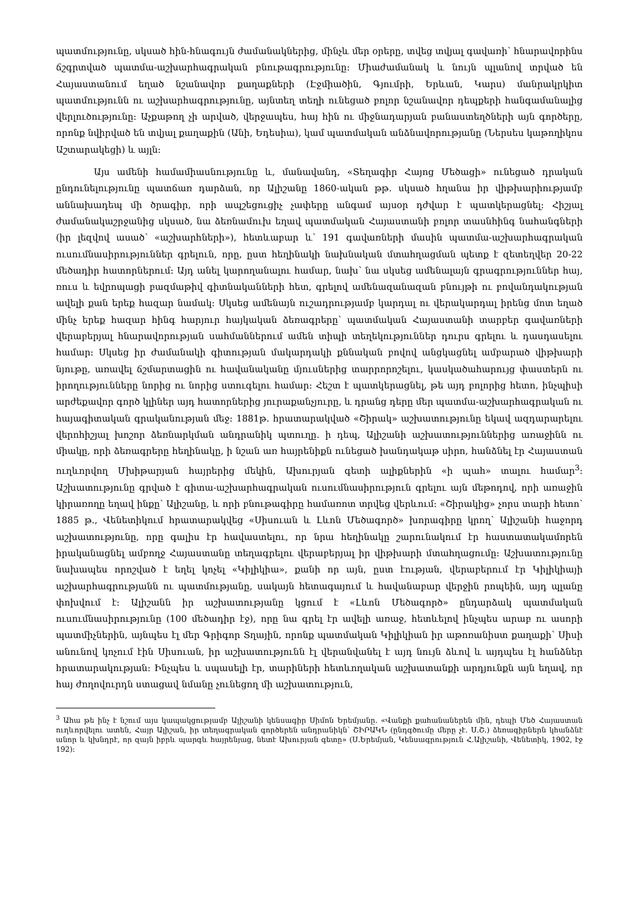պատմությունը, սկսած հին-հնագույն ժամանակներից, մինչև մեր օրերը, տվեց տվյալ գավառի՝ հնարավորինս ճշգրտված պատմա-աշխարհագրական բնութագրությունը: Միաժամանակ և նույն պլանով տրված են Հայաստանում եղած նշանավոր քաղաքների (Էջմիածին, Գյումրի, Երևան, Կարս) մանրակրկիտ պատմությունն ու աշխարհագրությունը, այնտեղ տեղի ունեցած բոլոր նշանավոր դեպքերի հանգամանալից վերլուծությունը: Աչքաթող չի արված, վերջապես, հայ հին ու միջնադարյան բանաստեղծների այն գործերը, որոնք նվիրված են տվյալ քաղաքին (Անի, Եդեսիա), կամ պատմական անձնավորությանը (Ներսես կաթողիկոս Աշտարակեցի) և այլն:
Այս ամենի համամիասնությունը և, մանավանդ, «Տեղագիր Հայոց Մեծացի» ունեցած դրական ընդունելությունը պատճառ դարձան, որ Ալիշանը 1860-ական թթ. սկսած հղանա իր վիթխարիությամբ աննախադեպ մի ծրագիր, որի ապշեցուցիչ չափերը անգամ այսօր դժվար է պատկերացնել: Հիշյալ ժամանակաշրջանից սկսած, նա ձեռնամուխ եղավ պատմական Հայաստանի բոլոր տասնհինգ նահանգների (իր լեզվով ասած՝ «աշխարհների»), հետևաբար և՝ 191 գավառների մասին պատմա-աշխարհագրական ուսումնասիրություններ գրելուն, որը, ըստ հեղինակի նախնական մտահղացման պետք է զետեղվեր 20-22 մեծադիր հատորներում: Այդ անել կարողանալու համար, նախ՝ նա սկսեց ամենալայն գրագրություններ հայ, ռուս և եվրոպացի բազմաթիվ գիտնականների հետ, գրելով ամենազանազան բնույթի ու բովանդակության ավելի քան երեք հազար նամակ: Սկսեց ամենայն ուշադրությամբ կարդալ ու վերակարդալ իրենց մոտ եղած մինչ երեք հազար հինգ հարյուր հայկական ձեռագրերը՝ պատմական Հայաստանի տարբեր գավառների վերաբերյալ հնարավորության սահմաններում ամեն տիպի տեղեկություններ դուրս գրելու և դասդասելու համար: Սկսեց իր ժամանակի գիտության մակարդակի քննական բովով անցկացնել ամբարած վիթխարի նյութը, առավել ճշմարտացին ու հավանականը մյուսներից տարրորոշելու, կասկածահարույց փաստերն ու իրողությունները նորից ու նորից ստուգելու համար: Հեշտ է պատկերացնել, թե այդ բոլորից հետո, ինչպիսի արժեքավոր գործ կլիներ այդ հատորներից յուրաքանչյուրը, և դրանց դերը մեր պատմա-աշխարհագրական ու հայագիտական գրականության մեջ: 1881թ. հրատարակված «Շիրակ» աշխատությունը եկավ ազդարարելու վերոհիշյալ խոշոր ձեռնարկման անդրանիկ պտուղը. ի դեպ, Ալիշանի աշխատություններից առաջինն ու միակը, որի ձեռագրերը հեղինակը, ի նշան առ հայրենիքն ունեցած խանդակաթ սիրո, հանձնել էր Հայաստան ուղևորվող Մխիթարյան հայրերից մեկին, Ախուրյան գետի ալիքներին «ի պահ» տալու համար<sup>3</sup>: Աշխատությունը գրված է գիտա-աշխարհագրական ուսումնասիրություն գրելու այն մեթոդով, որի առաջին կիրառողը եղավ ինքը՝ Ալիշանը, և որի բնութագիրը համառոտ տրվեց վերևում: «Շիրակից» չորս տարի հետո՝ 1885 թ., Վենետիկում հրատարակվեց «Սիսուան և Լևոն Մեծագործ» խորագիրը կրող՝ Ալիշանի հաջորդ աշխատությունը, որը գալիս էր հավաստելու, որ նրա հեղինակը շարունակում էր հաստատակամորեն իրականացնել ամբողջ Հայաստանը տեղագրելու վերաբերյալ իր վիթխարի մտահղացումը: Աշխատությունը նախապես որոշված է եղել կոչել «Կիլիկիա», քանի որ այն, ըստ էության, վերաբերում էր Կիլիկիայի աշխարհագրությանն ու պատմությանը, սակայն հետագայում և հավանաբար վերջին րոպեին, այդ պլանը փոխվում է: Ալիշանն իր աշխատությանը կցում է «Լևոն Մեծագործ» ընդարձակ պատմական ուսումնասիրությունը (100 մեծադիր էջ), որը նա գրել էր ավելի առաջ, հետևելով ինչպես արաբ ու ասորի պատմիչներին, այնպես էլ մեր Գրիգոր Տղային, որոնք պատմական Կիլիկիան իր աթոռանիստ քաղաքի՝ Սիսի անունով կոչում էին Սիսուան, իր աշխատությունն էլ վերանվանել է այդ նույն ձևով և այդպես էլ հանձներ հրատարակության: Ինչպես և սպասելի էր, տարիների հետևողական աշխատանքի արդյունքն այն եղավ, որ հայ ժողովուրդն ստացավ նմանը չունեցող մի աշխատություն,
<sup>3</sup> Ահա թե ինչ է նշում այս կապակցությամբ Ալիշանի կենսագիր Սիմոն Երեմյանը. «Վանքի քահանաներեն մին, դեպի Մեծ Հայաստան ուղևորվելու ատեն, Հայր Ալիշան, իր տեղագրական գործերեն անդրանիկն՝ ՇԻՐԱԿՆ (ընդգծումը մերը չէ. Ս.Շ.) ձեռագիրներն կհանձնէ անոր և կխնդրէ, որ զայն իբրև պարգև հայրենյաց, նետէ Ախուրյան գետը» (Ս.Երեմյան, Կենսագրություն Հ.Ալիշանի, Վենետիկ, 1902, էջ 192):